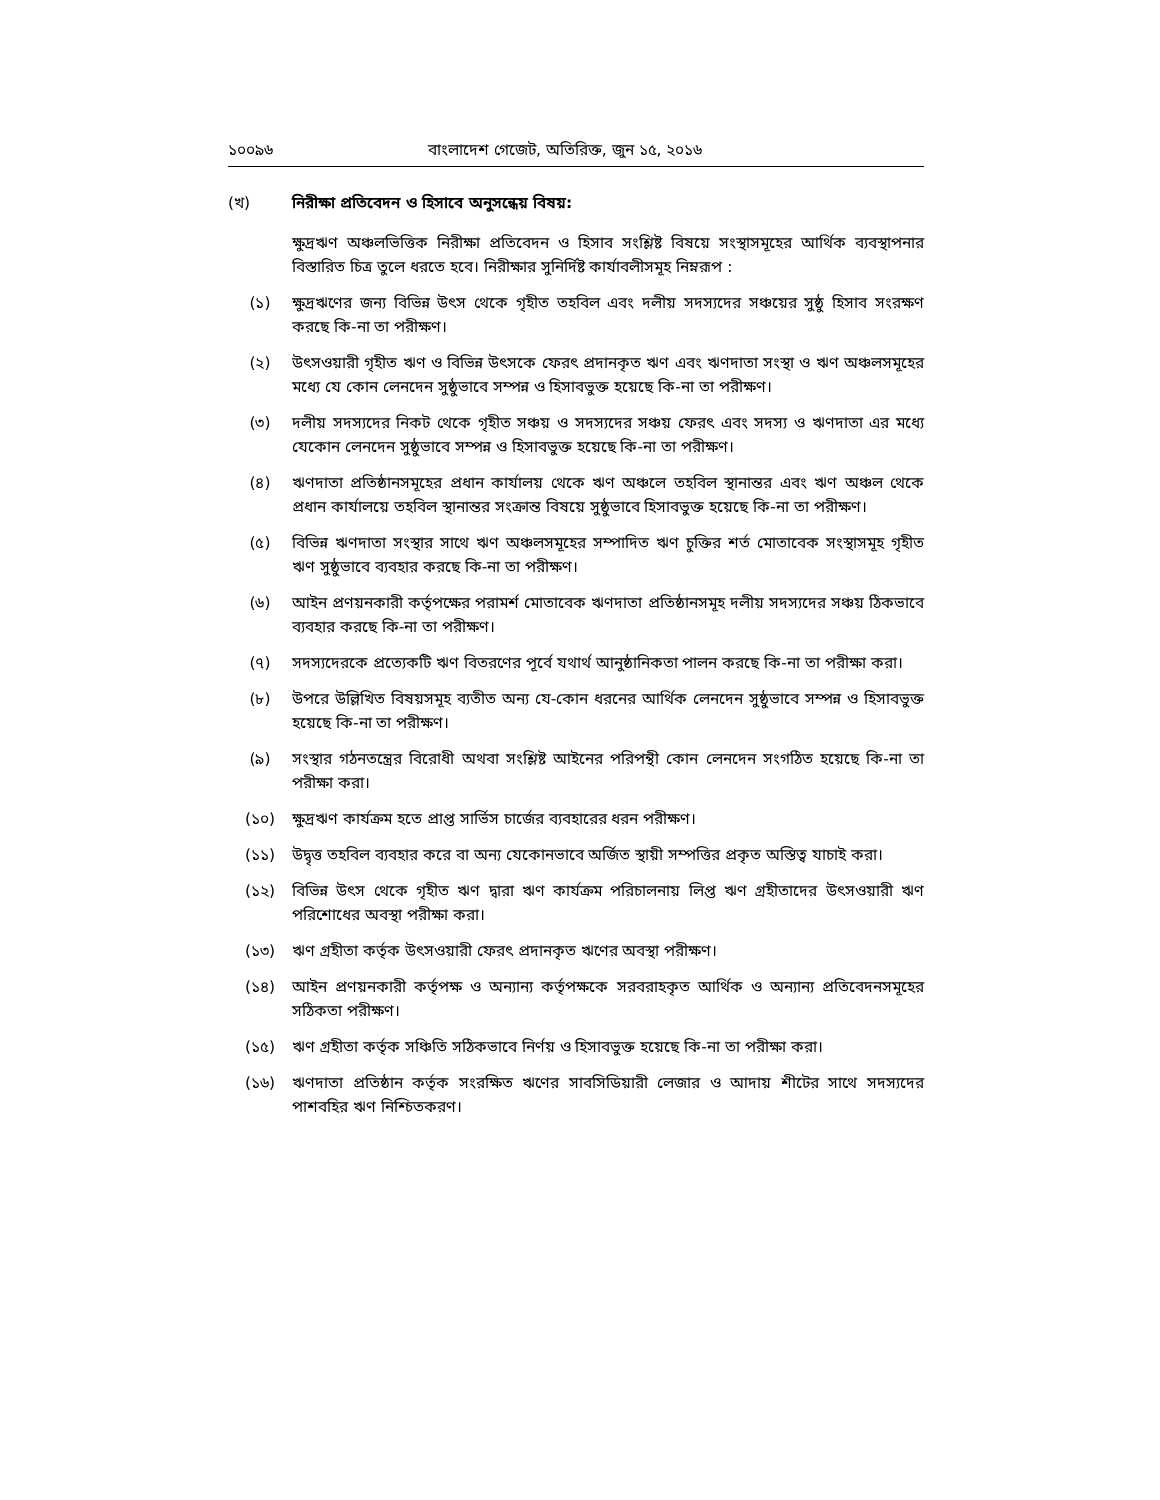১০০৯৬ বাংলাদেশ গেজেট, অতিরিক্ত, জুন ১৫, ২০১৬
(খ) নিরীক্ষা প্রতিবেদন ও হিসাবে অনুসন্ধেয় বিষয়:
ক্ষুদ্রঋণ অঞ্চলভিত্তিক নিরীক্ষা প্রতিবেদন ও হিসাব সংশ্লিষ্ট বিষয়ে সংস্থাসমূহের আর্থিক ব্যবস্থাপনার বিস্তারিত চিত্র তুলে ধরতে হবে। নিরীক্ষার সুনির্দিষ্ট কার্যাবলীসমূহ নিম্নরূপ :
(১) ক্ষুদ্রঋণের জন্য বিভিন্ন উৎস থেকে গৃহীত তহবিল এবং দলীয় সদস্যদের সঞ্চয়ের সুষ্ঠু হিসাব সংরক্ষণ করছে কি-না তা পরীক্ষণ।
(২) উৎসওয়ারী গৃহীত ঋণ ও বিভিন্ন উৎসকে ফেরৎ প্রদানকৃত ঋণ এবং ঋণদাতা সংস্থা ও ঋণ অঞ্চলসমূহের মধ্যে যে কোন লেনদেন সুষ্ঠুভাবে সম্পন্ন ও হিসাবভুক্ত হয়েছে কি-না তা পরীক্ষণ।
(৩) দলীয় সদস্যদের নিকট থেকে গৃহীত সঞ্চয় ও সদস্যদের সঞ্চয় ফেরৎ এবং সদস্য ও ঋণদাতা এর মধ্যে যেকোন লেনদেন সুষ্ঠুভাবে সম্পন্ন ও হিসাবভুক্ত হয়েছে কি-না তা পরীক্ষণ।
(৪) ঋণদাতা প্রতিষ্ঠানসমূহের প্রধান কার্যালয় থেকে ঋণ অঞ্চলে তহবিল স্থানান্তর এবং ঋণ অঞ্চল থেকে প্রধান কার্যালয়ে তহবিল স্থানান্তর সংক্রান্ত বিষয়ে সুষ্ঠুভাবে হিসাবভুক্ত হয়েছে কি-না তা পরীক্ষণ।
(৫) বিভিন্ন ঋণদাতা সংস্থার সাথে ঋণ অঞ্চলসমূহের সম্পাদিত ঋণ চুক্তির শর্ত মোতাবেক সংস্থাসমূহ গৃহীত ঋণ সুষ্ঠুভাবে ব্যবহার করছে কি-না তা পরীক্ষণ।
(৬) আইন প্রণয়নকারী কর্তৃপক্ষের পরামর্শ মোতাবেক ঋণদাতা প্রতিষ্ঠানসমূহ দলীয় সদস্যদের সঞ্চয় ঠিকভাবে ব্যবহার করছে কি-না তা পরীক্ষণ।
(৭) সদস্যদেরকে প্রত্যেকটি ঋণ বিতরণের পূর্বে যথার্থ আনুষ্ঠানিকতা পালন করছে কি-না তা পরীক্ষা করা।
(৮) উপরে উল্লিখিত বিষয়সমূহ ব্যতীত অন্য যে-কোন ধরনের আর্থিক লেনদেন সুষ্ঠুভাবে সম্পন্ন ও হিসাবভুক্ত হয়েছে কি-না তা পরীক্ষণ।
(৯) সংস্থার গঠনতন্ত্রের বিরোধী অথবা সংশ্লিষ্ট আইনের পরিপন্থী কোন লেনদেন সংগঠিত হয়েছে কি-না তা পরীক্ষা করা।
(১০) ক্ষুদ্রঋণ কার্যক্রম হতে প্রাপ্ত সার্ভিস চার্জের ব্যবহারের ধরন পরীক্ষণ।
(১১) উদ্বৃত্ত তহবিল ব্যবহার করে বা অন্য যেকোনভাবে অর্জিত স্থায়ী সম্পত্তির প্রকৃত অস্তিত্ব যাচাই করা।
(১২) বিভিন্ন উৎস থেকে গৃহীত ঋণ দ্বারা ঋণ কার্যক্রম পরিচালনায় লিপ্ত ঋণ গ্রহীতাদের উৎসওয়ারী ঋণ পরিশোধের অবস্থা পরীক্ষা করা।
(১৩) ঋণ গ্রহীতা কর্তৃক উৎসওয়ারী ফেরৎ প্রদানকৃত ঋণের অবস্থা পরীক্ষণ।
(১৪) আইন প্রণয়নকারী কর্তৃপক্ষ ও অন্যান্য কর্তৃপক্ষকে সরবরাহকৃত আর্থিক ও অন্যান্য প্রতিবেদনসমূহের সঠিকতা পরীক্ষণ।
(১৫) ঋণ গ্রহীতা কর্তৃক সঞ্চিতি সঠিকভাবে নির্ণয় ও হিসাবভুক্ত হয়েছে কি-না তা পরীক্ষা করা।
(১৬) ঋণদাতা প্রতিষ্ঠান কর্তৃক সংরক্ষিত ঋণের সাবসিডিয়ারী লেজার ও আদায় শীটের সাথে সদস্যদের পাশবহির ঋণ নিশ্চিতকরণ।